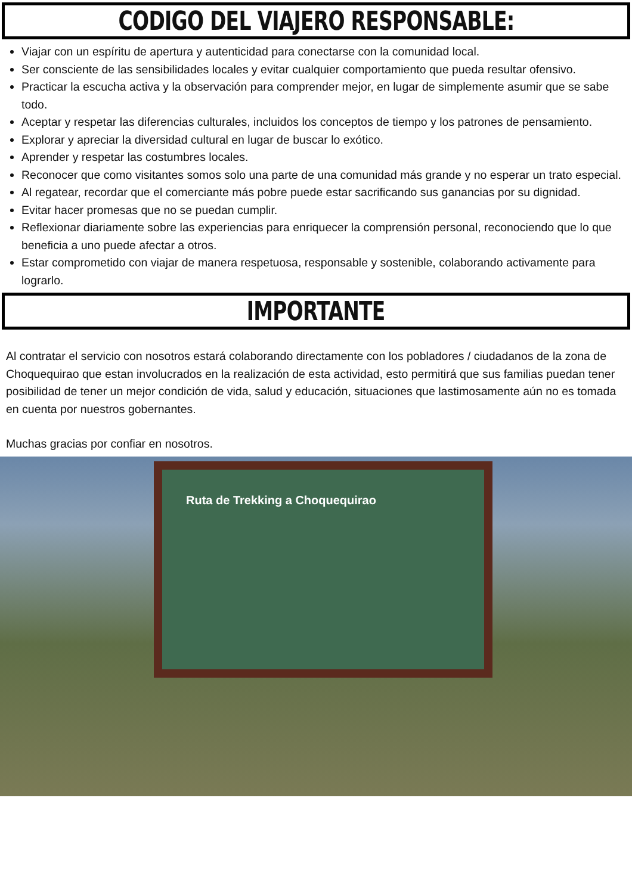CODIGO DEL VIAJERO RESPONSABLE:
Viajar con un espíritu de apertura y autenticidad para conectarse con la comunidad local.
Ser consciente de las sensibilidades locales y evitar cualquier comportamiento que pueda resultar ofensivo.
Practicar la escucha activa y la observación para comprender mejor, en lugar de simplemente asumir que se sabe todo.
Aceptar y respetar las diferencias culturales, incluidos los conceptos de tiempo y los patrones de pensamiento.
Explorar y apreciar la diversidad cultural en lugar de buscar lo exótico.
Aprender y respetar las costumbres locales.
Reconocer que como visitantes somos solo una parte de una comunidad más grande y no esperar un trato especial.
Al regatear, recordar que el comerciante más pobre puede estar sacrificando sus ganancias por su dignidad.
Evitar hacer promesas que no se puedan cumplir.
Reflexionar diariamente sobre las experiencias para enriquecer la comprensión personal, reconociendo que lo que beneficia a uno puede afectar a otros.
Estar comprometido con viajar de manera respetuosa, responsable y sostenible, colaborando activamente para lograrlo.
IMPORTANTE
Al contratar el servicio con nosotros estará colaborando directamente con los pobladores / ciudadanos de la zona de Choquequirao que estan involucrados en la realización de esta actividad, esto permitirá que sus familias puedan tener posibilidad de tener un mejor condición de vida, salud y educación, situaciones que lastimosamente aún no es tomada en cuenta por nuestros gobernantes.
Muchas gracias por confiar en nosotros.
Ruta de Trekking a Choquequirao